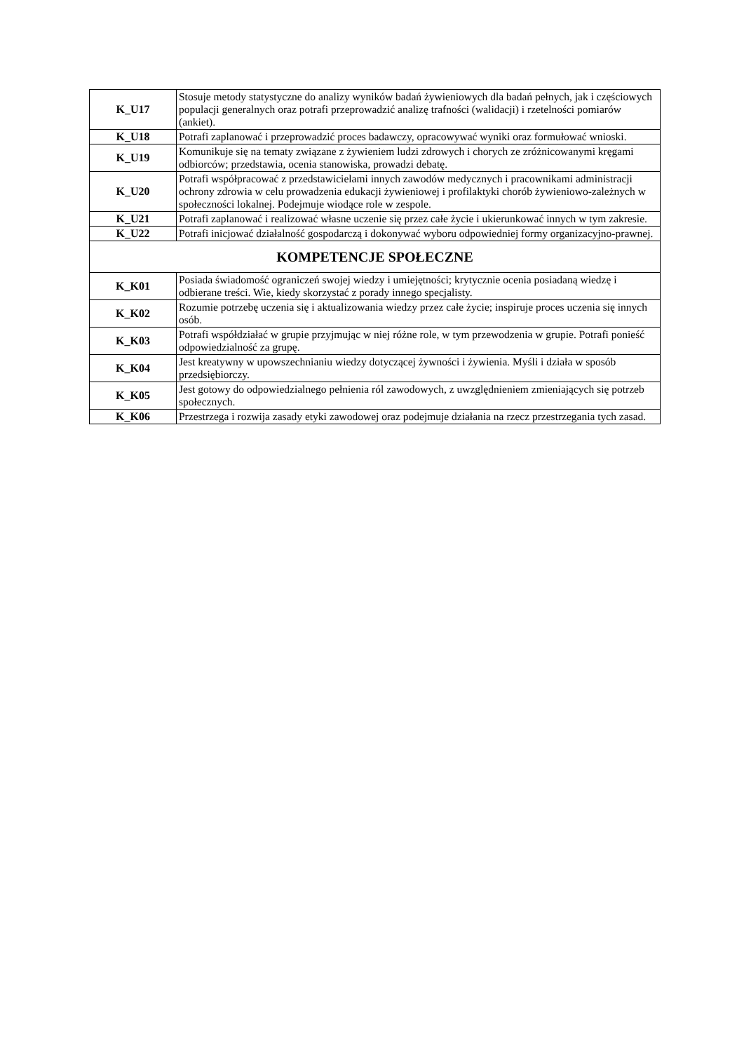| K_U17 | Stosuje metody statystyczne do analizy wyników badań żywieniowych dla badań pełnych, jak i częściowych populacji generalnych oraz potrafi przeprowadzić analizę trafności (walidacji) i rzetelności pomiarów (ankiet). |
| K_U18 | Potrafi zaplanować i przeprowadzić proces badawczy, opracowywać wyniki oraz formułować wnioski. |
| K_U19 | Komunikuje się na tematy związane z żywieniem ludzi zdrowych i chorych ze zróżnicowanymi kręgami odbiorców; przedstawia, ocenia stanowiska, prowadzi debatę. |
| K_U20 | Potrafi współpracować z przedstawicielami innych zawodów medycznych i pracownikami administracji ochrony zdrowia w celu prowadzenia edukacji żywieniowej i profilaktyki chorób żywieniowo-zależnych w społeczności lokalnej. Podejmuje wiodące role w zespole. |
| K_U21 | Potrafi zaplanować i realizować własne uczenie się przez całe życie i ukierunkować innych w tym zakresie. |
| K_U22 | Potrafi inicjować działalność gospodarczą i dokonywać wyboru odpowiedniej formy organizacyjno-prawnej. |
| KOMPETENCJE SPOŁECZNE | |
| K_K01 | Posiada świadomość ograniczeń swojej wiedzy i umiejętności; krytycznie ocenia posiadaną wiedzę i odbierane treści. Wie, kiedy skorzystać z porady innego specjalisty. |
| K_K02 | Rozumie potrzebę uczenia się i aktualizowania wiedzy przez całe życie; inspiruje proces uczenia się innych osób. |
| K_K03 | Potrafi współdziałać w grupie przyjmując w niej różne role, w tym przewodzenia w grupie. Potrafi ponieść odpowiedzialność za grupę. |
| K_K04 | Jest kreatywny w upowszechnianiu wiedzy dotyczącej żywności i żywienia. Myśli i działa w sposób przedsiębiorczy. |
| K_K05 | Jest gotowy do odpowiedzialnego pełnienia ról zawodowych, z uwzględnieniem zmieniających się potrzeb społecznych. |
| K_K06 | Przestrzega i rozwija zasady etyki zawodowej oraz podejmuje działania na rzecz przestrzegania tych zasad. |